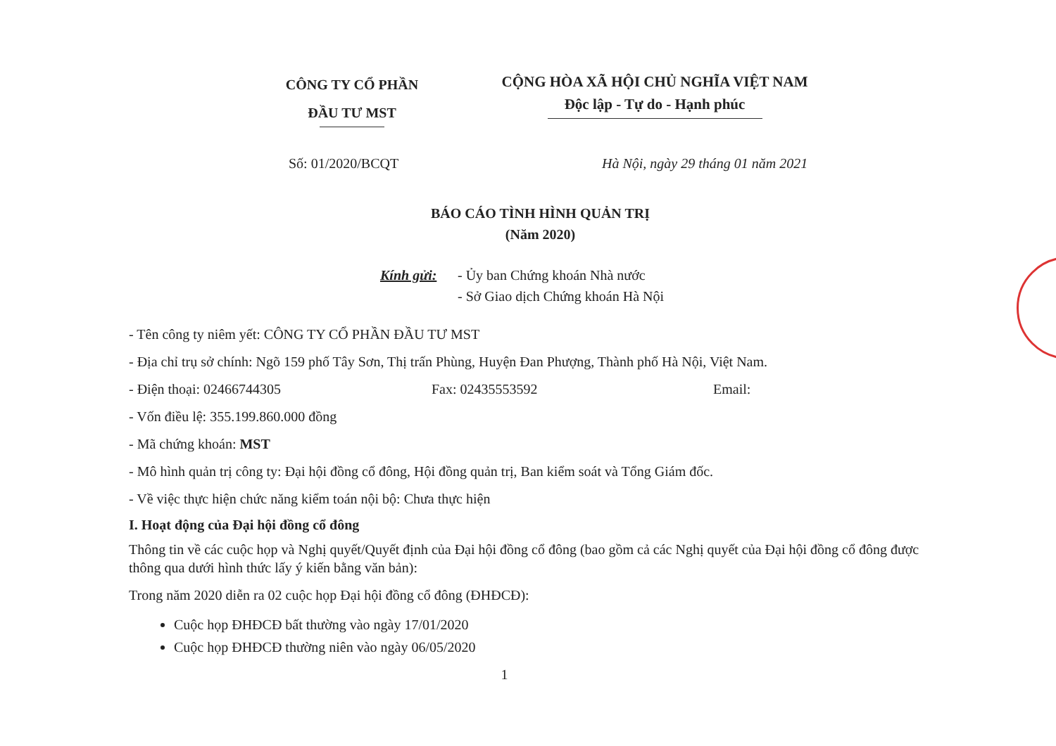CÔNG TY CỔ PHẦN
ĐẦU TƯ MST
CỘNG HÒA XÃ HỘI CHỦ NGHĨA VIỆT NAM
Độc lập - Tự do - Hạnh phúc
Số: 01/2020/BCQT Hà Nội, ngày 29 tháng 01 năm 2021
BÁO CÁO TÌNH HÌNH QUẢN TRỊ
(Năm 2020)
Kính gửi: - Ủy ban Chứng khoán Nhà nước
- Sở Giao dịch Chứng khoán Hà Nội
- Tên công ty niêm yết: CÔNG TY CỔ PHẦN ĐẦU TƯ MST
- Địa chỉ trụ sở chính: Ngõ 159 phố Tây Sơn, Thị trấn Phùng, Huyện Đan Phượng, Thành phố Hà Nội, Việt Nam.
- Điện thoại: 02466744305 Fax: 02435553592 Email:
- Vốn điều lệ: 355.199.860.000 đồng
- Mã chứng khoán: MST
- Mô hình quản trị công ty: Đại hội đồng cổ đông, Hội đồng quản trị, Ban kiểm soát và Tổng Giám đốc.
- Về việc thực hiện chức năng kiểm toán nội bộ: Chưa thực hiện
I. Hoạt động của Đại hội đồng cổ đông
Thông tin về các cuộc họp và Nghị quyết/Quyết định của Đại hội đồng cổ đông (bao gồm cả các Nghị quyết của Đại hội đồng cổ đông được thông qua dưới hình thức lấy ý kiến bằng văn bản):
Trong năm 2020 diễn ra 02 cuộc họp Đại hội đồng cổ đông (ĐHĐCĐ):
Cuộc họp ĐHĐCĐ bất thường vào ngày 17/01/2020
Cuộc họp ĐHĐCĐ thường niên vào ngày 06/05/2020
1